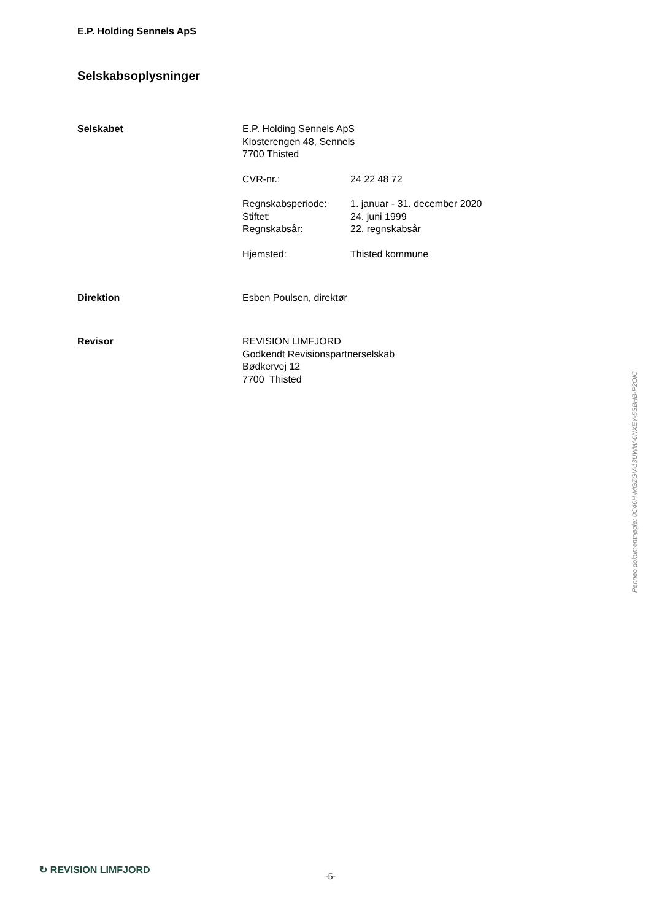E.P. Holding Sennels ApS
Selskabsoplysninger
Selskabet E.P. Holding Sennels ApS
Klosterengen 48, Sennels
7700 Thisted
CVR-nr.: 24 22 48 72
Regnskabsperiode:
Stiftet:
Regnskabsår:
1. januar - 31. december 2020
24. juni 1999
22. regnskabsår
Hjemsted: Thisted kommune
Direktion Esben Poulsen, direktør
Revisor REVISION LIMFJORD
Godkendt Revisionspartnerselskab
Bødkervej 12
7700 Thisted
Penneo dokumentnøgle: 0C46H-MGZGV-13UWW-6NXEY-5SBHB-P2OIC
↻ REVISION LIMFJORD
-5-